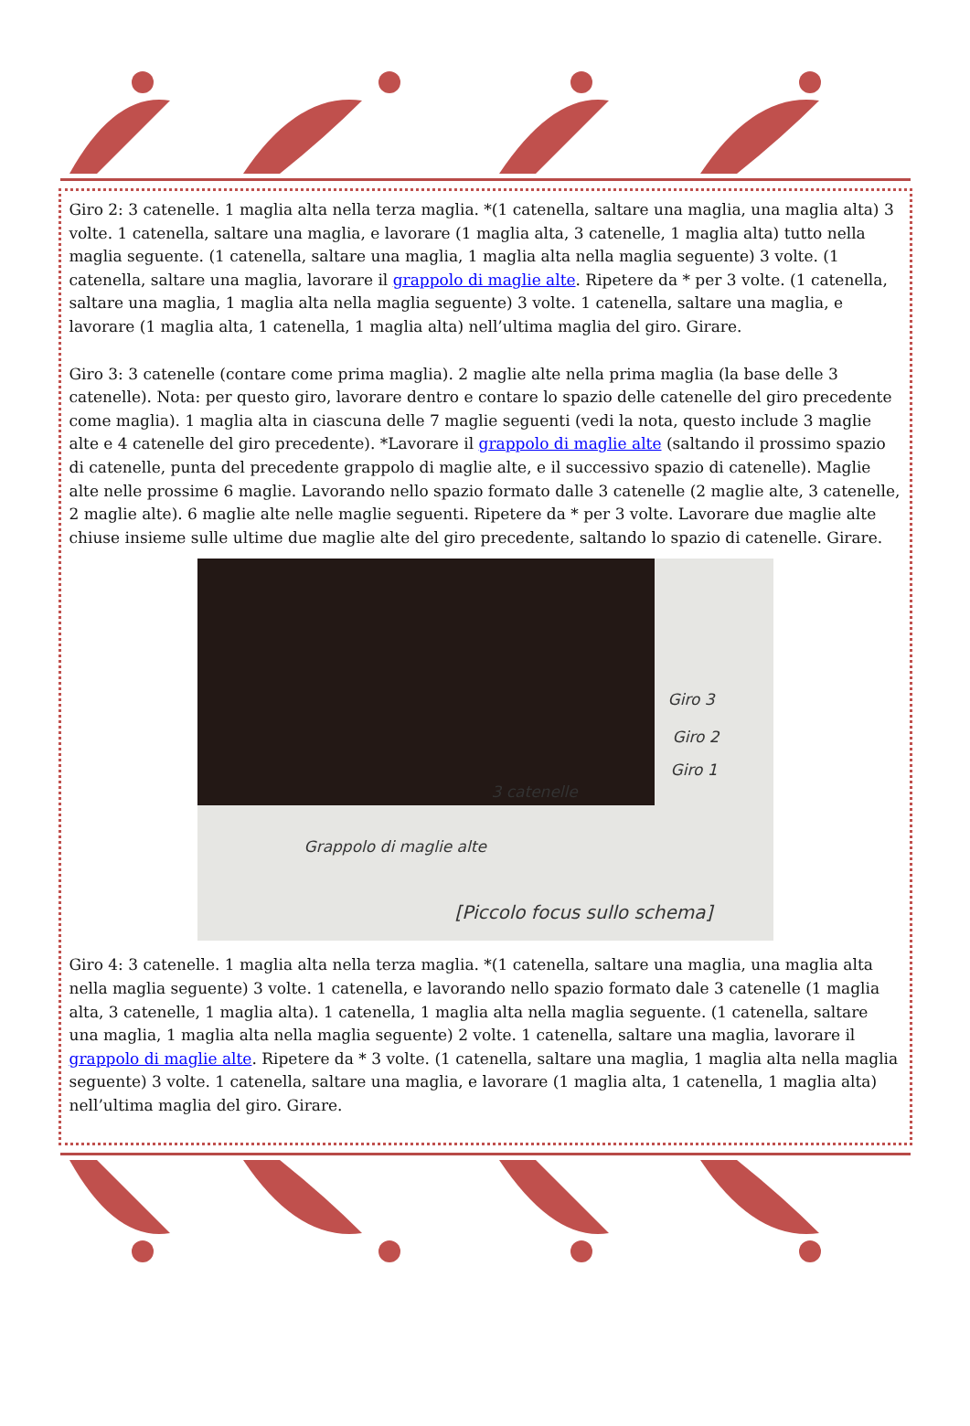Giro 2: 3 catenelle. 1 maglia alta nella terza maglia. *(1 catenella, saltare una maglia, una maglia alta) 3 volte. 1 catenella, saltare una maglia, e lavorare (1 maglia alta, 3 catenelle, 1 maglia alta) tutto nella maglia seguente. (1 catenella, saltare una maglia, 1 maglia alta nella maglia seguente) 3 volte. (1 catenella, saltare una maglia, lavorare il grappolo di maglie alte. Ripetere da * per 3 volte. (1 catenella, saltare una maglia, 1 maglia alta nella maglia seguente) 3 volte. 1 catenella, saltare una maglia, e lavorare (1 maglia alta, 1 catenella, 1 maglia alta) nell’ultima maglia del giro. Girare.
Giro 3: 3 catenelle (contare come prima maglia). 2 maglie alte nella prima maglia (la base delle 3 catenelle). Nota: per questo giro, lavorare dentro e contare lo spazio delle catenelle del giro precedente come maglia). 1 maglia alta in ciascuna delle 7 maglie seguenti (vedi la nota, questo include 3 maglie alte e 4 catenelle del giro precedente). *Lavorare il grappolo di maglie alte (saltando il prossimo spazio di catenelle, punta del precedente grappolo di maglie alte, e il successivo spazio di catenelle). Maglie alte nelle prossime 6 maglie. Lavorando nello spazio formato dalle 3 catenelle (2 maglie alte, 3 catenelle, 2 maglie alte). 6 maglie alte nelle maglie seguenti. Ripetere da * per 3 volte. Lavorare due maglie alte chiuse insieme sulle ultime due maglie alte del giro precedente, saltando lo spazio di catenelle. Girare.
Giro 3
Giro 2
Giro 1
3 catenelle
Grappolo di maglie alte
[Piccolo focus sullo schema]
Giro 4: 3 catenelle. 1 maglia alta nella terza maglia. *(1 catenella, saltare una maglia, una maglia alta nella maglia seguente) 3 volte. 1 catenella, e lavorando nello spazio formato dale 3 catenelle (1 maglia alta, 3 catenelle, 1 maglia alta). 1 catenella, 1 maglia alta nella maglia seguente. (1 catenella, saltare una maglia, 1 maglia alta nella maglia seguente) 2 volte. 1 catenella, saltare una maglia, lavorare il grappolo di maglie alte. Ripetere da * 3 volte. (1 catenella, saltare una maglia, 1 maglia alta nella maglia seguente) 3 volte. 1 catenella, saltare una maglia, e lavorare (1 maglia alta, 1 catenella, 1 maglia alta) nell’ultima maglia del giro. Girare.